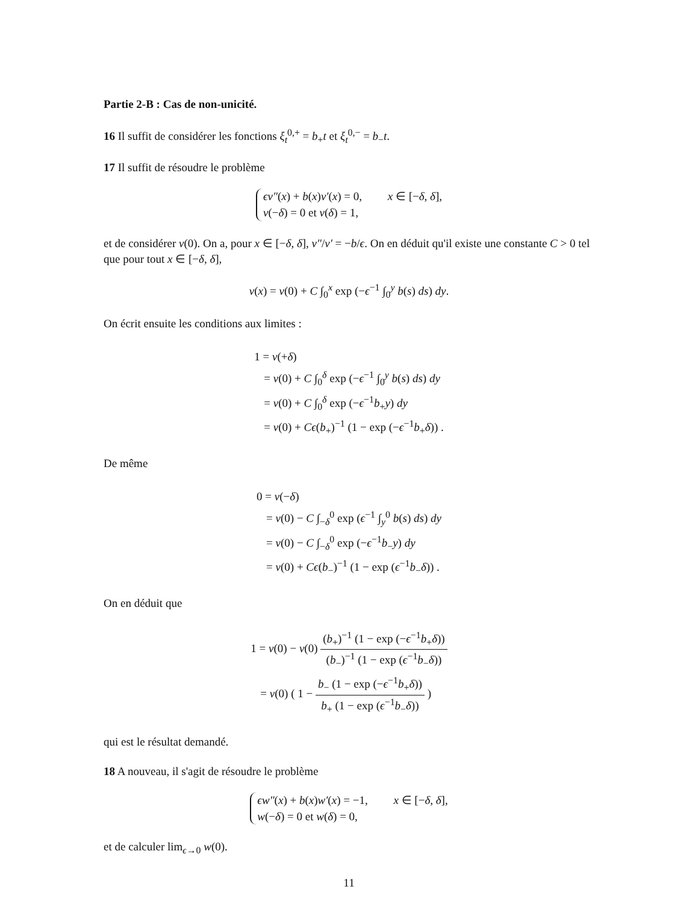Partie 2-B : Cas de non-unicité.
16 Il suffit de considérer les fonctions ξ<sub>t</sub><sup>0,+</sup> = b<sub>+</sub>t et ξ<sub>t</sub><sup>0,−</sup> = b<sub>−</sub>t.
17 Il suffit de résoudre le problème
ϵv″(x) + b(x)v′(x) = 0, x ∈ [−δ, δ],
v(−δ) = 0 et v(δ) = 1,
et de considérer v(0). On a, pour x ∈ [−δ, δ], v″/v′ = −b/ϵ. On en déduit qu'il existe une constante C > 0 tel que pour tout x ∈ [−δ, δ],
v(x) = v(0) + C ∫<sub>0</sub><sup>x</sup> exp (−ϵ<sup>−1</sup> ∫<sub>0</sub><sup>y</sup> b(s) ds) dy.
On écrit ensuite les conditions aux limites :
1 = v(+δ)
= v(0) + C ∫<sub>0</sub><sup>δ</sup> exp (−ϵ<sup>−1</sup> ∫<sub>0</sub><sup>y</sup> b(s) ds) dy
= v(0) + C ∫<sub>0</sub><sup>δ</sup> exp (−ϵ<sup>−1</sup>b<sub>+</sub>y) dy
= v(0) + Cϵ(b<sub>+</sub>)<sup>−1</sup> (1 − exp (−ϵ<sup>−1</sup>b<sub>+</sub>δ)) .
De même
0 = v(−δ)
= v(0) − C ∫<sub>−δ</sub><sup>0</sup> exp (ϵ<sup>−1</sup> ∫<sub>y</sub><sup>0</sup> b(s) ds) dy
= v(0) − C ∫<sub>−δ</sub><sup>0</sup> exp (−ϵ<sup>−1</sup>b<sub>−</sub>y) dy
= v(0) + Cϵ(b<sub>−</sub>)<sup>−1</sup> (1 − exp (ϵ<sup>−1</sup>b<sub>−</sub>δ)) .
On en déduit que
1 = v(0) − v(0) (b<sub>+</sub>)<sup>−1</sup> (1 − exp (−ϵ<sup>−1</sup>b<sub>+</sub>δ)) (b<sub>−</sub>)<sup>−1</sup> (1 − exp (ϵ<sup>−1</sup>b<sub>−</sub>δ))
= v(0) ( 1 − b<sub>−</sub> (1 − exp (−ϵ<sup>−1</sup>b<sub>+</sub>δ)) b<sub>+</sub> (1 − exp (ϵ<sup>−1</sup>b<sub>−</sub>δ)) )
qui est le résultat demandé.
18 A nouveau, il s'agit de résoudre le problème
ϵw″(x) + b(x)w′(x) = −1, x ∈ [−δ, δ],
w(−δ) = 0 et w(δ) = 0,
et de calculer lim<sub>ϵ→0</sub> w(0).
11